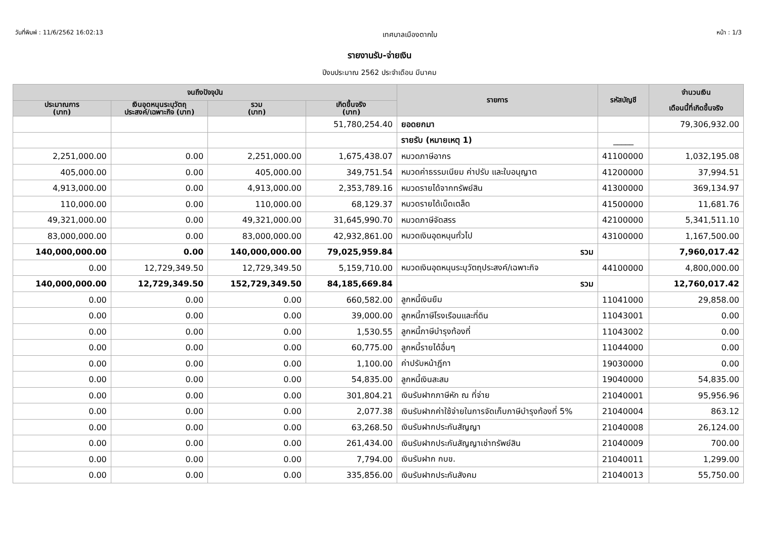วันที่พิมพ์ : 11/6/2562 16:02:13
เทศบาลเมืองตากใบ
หน้า : 1/3
รายงานรับ-จ่ายเงิน
ปีงบประมาณ 2562 ประจำเดือน มีนาคม
| จนถึงปัจจุบัน | | | | รายการ | รหัสบัญชี | จำนวนเงิน เดือนนี้ที่เกิดขึ้นจริง |
| --- | --- | --- | --- | --- | --- | --- |
| ประมาณการ (บาท) | เงินอุดหนุนระบุวัตถุ ประสงค์/เฉพาะกิจ (บาท) | รวม (บาท) | เกิดขึ้นจริง (บาท) | | | |
| | | | 51,780,254.40 | ยอดยกมา | | 79,306,932.00 |
| | | | | รายรับ (หมายเหตุ 1) | _____ | |
| 2,251,000.00 | 0.00 | 2,251,000.00 | 1,675,438.07 | หมวดภาษีอากร | 41100000 | 1,032,195.08 |
| 405,000.00 | 0.00 | 405,000.00 | 349,751.54 | หมวดค่าธรรมเนียม ค่าปรับ และใบอนุญาต | 41200000 | 37,994.51 |
| 4,913,000.00 | 0.00 | 4,913,000.00 | 2,353,789.16 | หมวดรายได้จากทรัพย์สิน | 41300000 | 369,134.97 |
| 110,000.00 | 0.00 | 110,000.00 | 68,129.37 | หมวดรายได้เบ็ดเตล็ด | 41500000 | 11,681.76 |
| 49,321,000.00 | 0.00 | 49,321,000.00 | 31,645,990.70 | หมวดภาษีจัดสรร | 42100000 | 5,341,511.10 |
| 83,000,000.00 | 0.00 | 83,000,000.00 | 42,932,861.00 | หมวดเงินอุดหนุนทั่วไป | 43100000 | 1,167,500.00 |
| 140,000,000.00 | 0.00 | 140,000,000.00 | 79,025,959.84 | รวม | | 7,960,017.42 |
| 0.00 | 12,729,349.50 | 12,729,349.50 | 5,159,710.00 | หมวดเงินอุดหนุนระบุวัตถุประสงค์/เฉพาะกิจ | 44100000 | 4,800,000.00 |
| 140,000,000.00 | 12,729,349.50 | 152,729,349.50 | 84,185,669.84 | รวม | | 12,760,017.42 |
| 0.00 | 0.00 | 0.00 | 660,582.00 | ลูกหนี้เงินยืม | 11041000 | 29,858.00 |
| 0.00 | 0.00 | 0.00 | 39,000.00 | ลูกหนี้ภาษีโรงเรือนและที่ดิน | 11043001 | 0.00 |
| 0.00 | 0.00 | 0.00 | 1,530.55 | ลูกหนี้ภาษีบำรุงท้องที่ | 11043002 | 0.00 |
| 0.00 | 0.00 | 0.00 | 60,775.00 | ลูกหนี้รายได้อื่นๆ | 11044000 | 0.00 |
| 0.00 | 0.00 | 0.00 | 1,100.00 | ค่าปรับหน้าฎีกา | 19030000 | 0.00 |
| 0.00 | 0.00 | 0.00 | 54,835.00 | ลูกหนี้เงินสะสม | 19040000 | 54,835.00 |
| 0.00 | 0.00 | 0.00 | 301,804.21 | เงินรับฝากภาษีหัก ณ ที่จ่าย | 21040001 | 95,956.96 |
| 0.00 | 0.00 | 0.00 | 2,077.38 | เงินรับฝากค่าใช้จ่ายในการจัดเก็บภาษีบำรุงท้องที่ 5% | 21040004 | 863.12 |
| 0.00 | 0.00 | 0.00 | 63,268.50 | เงินรับฝากประกันสัญญา | 21040008 | 26,124.00 |
| 0.00 | 0.00 | 0.00 | 261,434.00 | เงินรับฝากประกันสัญญาเช่าทรัพย์สิน | 21040009 | 700.00 |
| 0.00 | 0.00 | 0.00 | 7,794.00 | เงินรับฝาก กบข. | 21040011 | 1,299.00 |
| 0.00 | 0.00 | 0.00 | 335,856.00 | เงินรับฝากประกันสังคม | 21040013 | 55,750.00 |